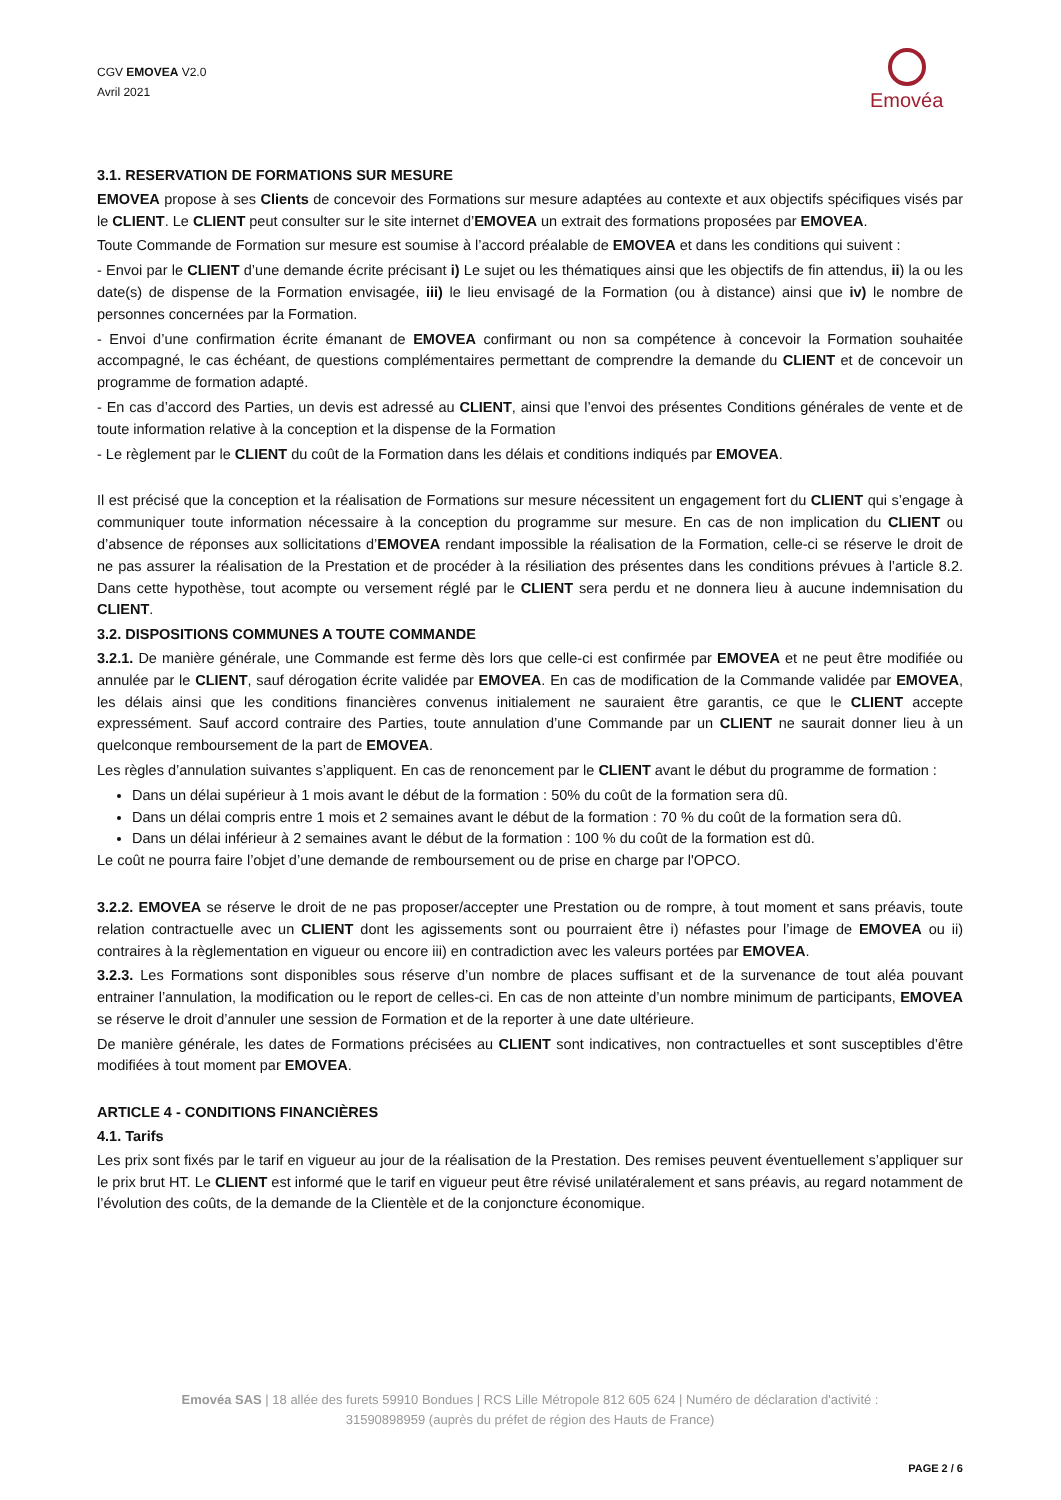CGV EMOVEA V2.0
Avril 2021
Emovéa
3.1. RESERVATION DE FORMATIONS SUR MESURE
EMOVEA propose à ses Clients de concevoir des Formations sur mesure adaptées au contexte et aux objectifs spécifiques visés par le CLIENT. Le CLIENT peut consulter sur le site internet d’EMOVEA un extrait des formations proposées par EMOVEA.
Toute Commande de Formation sur mesure est soumise à l’accord préalable de EMOVEA et dans les conditions qui suivent :
- Envoi par le CLIENT d’une demande écrite précisant i) Le sujet ou les thématiques ainsi que les objectifs de fin attendus, ii) la ou les date(s) de dispense de la Formation envisagée, iii) le lieu envisagé de la Formation (ou à distance) ainsi que iv) le nombre de personnes concernées par la Formation.
- Envoi d’une confirmation écrite émanant de EMOVEA confirmant ou non sa compétence à concevoir la Formation souhaitée accompagné, le cas échéant, de questions complémentaires permettant de comprendre la demande du CLIENT et de concevoir un programme de formation adapté.
- En cas d’accord des Parties, un devis est adressé au CLIENT, ainsi que l’envoi des présentes Conditions générales de vente et de toute information relative à la conception et la dispense de la Formation
- Le règlement par le CLIENT du coût de la Formation dans les délais et conditions indiqués par EMOVEA.
Il est précisé que la conception et la réalisation de Formations sur mesure nécessitent un engagement fort du CLIENT qui s’engage à communiquer toute information nécessaire à la conception du programme sur mesure. En cas de non implication du CLIENT ou d’absence de réponses aux sollicitations d’EMOVEA rendant impossible la réalisation de la Formation, celle-ci se réserve le droit de ne pas assurer la réalisation de la Prestation et de procéder à la résiliation des présentes dans les conditions prévues à l’article 8.2. Dans cette hypothèse, tout acompte ou versement réglé par le CLIENT sera perdu et ne donnera lieu à aucune indemnisation du CLIENT.
3.2. DISPOSITIONS COMMUNES A TOUTE COMMANDE
3.2.1. De manière générale, une Commande est ferme dès lors que celle-ci est confirmée par EMOVEA et ne peut être modifiée ou annulée par le CLIENT, sauf dérogation écrite validée par EMOVEA. En cas de modification de la Commande validée par EMOVEA, les délais ainsi que les conditions financières convenus initialement ne sauraient être garantis, ce que le CLIENT accepte expressément. Sauf accord contraire des Parties, toute annulation d’une Commande par un CLIENT ne saurait donner lieu à un quelconque remboursement de la part de EMOVEA.
Les règles d’annulation suivantes s’appliquent. En cas de renoncement par le CLIENT avant le début du programme de formation :
Dans un délai supérieur à 1 mois avant le début de la formation : 50% du coût de la formation sera dû.
Dans un délai compris entre 1 mois et 2 semaines avant le début de la formation : 70 % du coût de la formation sera dû.
Dans un délai inférieur à 2 semaines avant le début de la formation : 100 % du coût de la formation est dû.
Le coût ne pourra faire l’objet d’une demande de remboursement ou de prise en charge par l'OPCO.
3.2.2. EMOVEA se réserve le droit de ne pas proposer/accepter une Prestation ou de rompre, à tout moment et sans préavis, toute relation contractuelle avec un CLIENT dont les agissements sont ou pourraient être i) néfastes pour l’image de EMOVEA ou ii) contraires à la règlementation en vigueur ou encore iii) en contradiction avec les valeurs portées par EMOVEA.
3.2.3. Les Formations sont disponibles sous réserve d’un nombre de places suffisant et de la survenance de tout aléa pouvant entrainer l’annulation, la modification ou le report de celles-ci. En cas de non atteinte d’un nombre minimum de participants, EMOVEA se réserve le droit d’annuler une session de Formation et de la reporter à une date ultérieure.
De manière générale, les dates de Formations précisées au CLIENT sont indicatives, non contractuelles et sont susceptibles d’être modifiées à tout moment par EMOVEA.
ARTICLE 4 - CONDITIONS FINANCIÈRES
4.1. Tarifs
Les prix sont fixés par le tarif en vigueur au jour de la réalisation de la Prestation. Des remises peuvent éventuellement s’appliquer sur le prix brut HT. Le CLIENT est informé que le tarif en vigueur peut être révisé unilatéralement et sans préavis, au regard notamment de l’évolution des coûts, de la demande de la Clientèle et de la conjoncture économique.
Emovéa SAS | 18 allée des furets 59910 Bondues | RCS Lille Métropole 812 605 624 | Numéro de déclaration d'activité : 31590898959 (auprès du préfet de région des Hauts de France)
PAGE 2 / 6